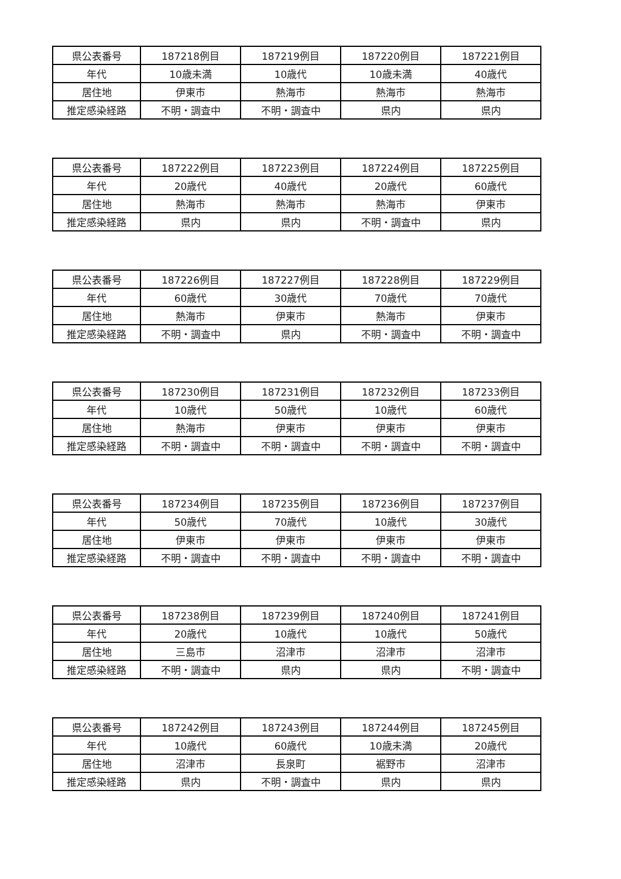| 県公表番号 | 187218例目 | 187219例目 | 187220例目 | 187221例目 |
| 年代 | 10歳未満 | 10歳代 | 10歳未満 | 40歳代 |
| 居住地 | 伊東市 | 熱海市 | 熱海市 | 熱海市 |
| 推定感染経路 | 不明・調査中 | 不明・調査中 | 県内 | 県内 |
| 県公表番号 | 187222例目 | 187223例目 | 187224例目 | 187225例目 |
| 年代 | 20歳代 | 40歳代 | 20歳代 | 60歳代 |
| 居住地 | 熱海市 | 熱海市 | 熱海市 | 伊東市 |
| 推定感染経路 | 県内 | 県内 | 不明・調査中 | 県内 |
| 県公表番号 | 187226例目 | 187227例目 | 187228例目 | 187229例目 |
| 年代 | 60歳代 | 30歳代 | 70歳代 | 70歳代 |
| 居住地 | 熱海市 | 伊東市 | 熱海市 | 伊東市 |
| 推定感染経路 | 不明・調査中 | 県内 | 不明・調査中 | 不明・調査中 |
| 県公表番号 | 187230例目 | 187231例目 | 187232例目 | 187233例目 |
| 年代 | 10歳代 | 50歳代 | 10歳代 | 60歳代 |
| 居住地 | 熱海市 | 伊東市 | 伊東市 | 伊東市 |
| 推定感染経路 | 不明・調査中 | 不明・調査中 | 不明・調査中 | 不明・調査中 |
| 県公表番号 | 187234例目 | 187235例目 | 187236例目 | 187237例目 |
| 年代 | 50歳代 | 70歳代 | 10歳代 | 30歳代 |
| 居住地 | 伊東市 | 伊東市 | 伊東市 | 伊東市 |
| 推定感染経路 | 不明・調査中 | 不明・調査中 | 不明・調査中 | 不明・調査中 |
| 県公表番号 | 187238例目 | 187239例目 | 187240例目 | 187241例目 |
| 年代 | 20歳代 | 10歳代 | 10歳代 | 50歳代 |
| 居住地 | 三島市 | 沼津市 | 沼津市 | 沼津市 |
| 推定感染経路 | 不明・調査中 | 県内 | 県内 | 不明・調査中 |
| 県公表番号 | 187242例目 | 187243例目 | 187244例目 | 187245例目 |
| 年代 | 10歳代 | 60歳代 | 10歳未満 | 20歳代 |
| 居住地 | 沼津市 | 長泉町 | 裾野市 | 沼津市 |
| 推定感染経路 | 県内 | 不明・調査中 | 県内 | 県内 |